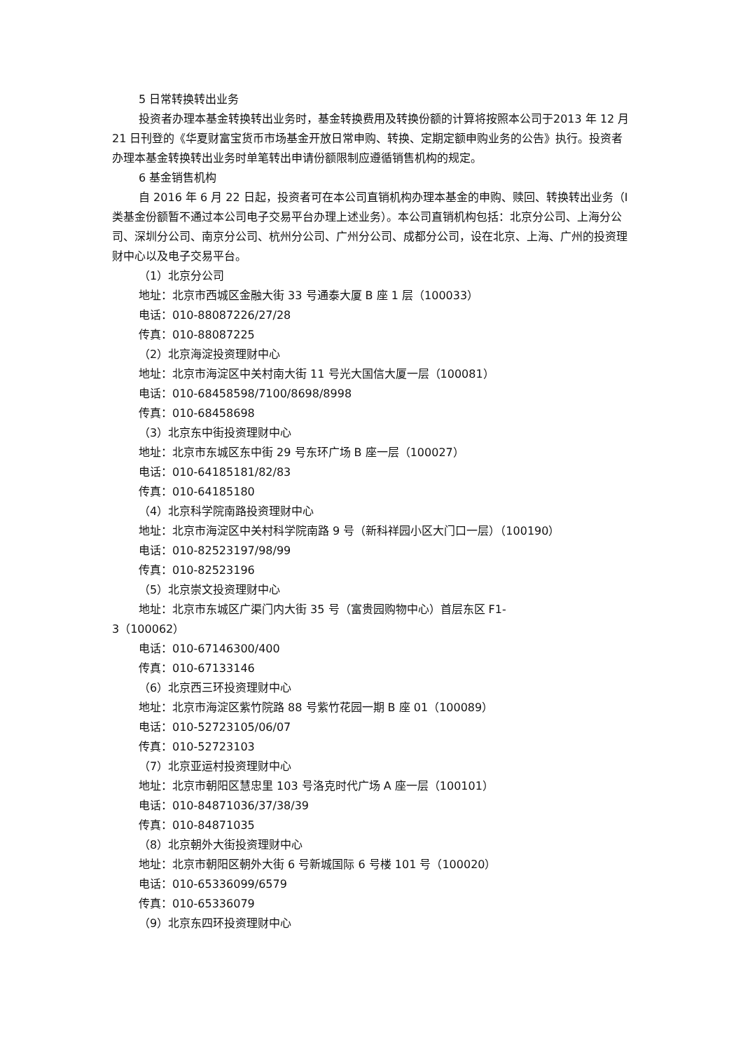5 日常转换转出业务
投资者办理本基金转换转出业务时，基金转换费用及转换份额的计算将按照本公司于2013 年 12 月 21 日刊登的《华夏财富宝货币市场基金开放日常申购、转换、定期定额申购业务的公告》执行。投资者办理本基金转换转出业务时单笔转出申请份额限制应遵循销售机构的规定。
6 基金销售机构
自 2016 年 6 月 22 日起，投资者可在本公司直销机构办理本基金的申购、赎回、转换转出业务（I 类基金份额暂不通过本公司电子交易平台办理上述业务）。本公司直销机构包括：北京分公司、上海分公司、深圳分公司、南京分公司、杭州分公司、广州分公司、成都分公司，设在北京、上海、广州的投资理财中心以及电子交易平台。
（1）北京分公司
地址：北京市西城区金融大街 33 号通泰大厦 B 座 1 层（100033）
电话：010-88087226/27/28
传真：010-88087225
（2）北京海淀投资理财中心
地址：北京市海淀区中关村南大街 11 号光大国信大厦一层（100081）
电话：010-68458598/7100/8698/8998
传真：010-68458698
（3）北京东中街投资理财中心
地址：北京市东城区东中街 29 号东环广场 B 座一层（100027）
电话：010-64185181/82/83
传真：010-64185180
（4）北京科学院南路投资理财中心
地址：北京市海淀区中关村科学院南路 9 号（新科祥园小区大门口一层）（100190）
电话：010-82523197/98/99
传真：010-82523196
（5）北京崇文投资理财中心
地址：北京市东城区广渠门内大街 35 号（富贵园购物中心）首层东区 F1-
3（100062）
电话：010-67146300/400
传真：010-67133146
（6）北京西三环投资理财中心
地址：北京市海淀区紫竹院路 88 号紫竹花园一期 B 座 01（100089）
电话：010-52723105/06/07
传真：010-52723103
（7）北京亚运村投资理财中心
地址：北京市朝阳区慧忠里 103 号洛克时代广场 A 座一层（100101）
电话：010-84871036/37/38/39
传真：010-84871035
（8）北京朝外大街投资理财中心
地址：北京市朝阳区朝外大街 6 号新城国际 6 号楼 101 号（100020）
电话：010-65336099/6579
传真：010-65336079
（9）北京东四环投资理财中心